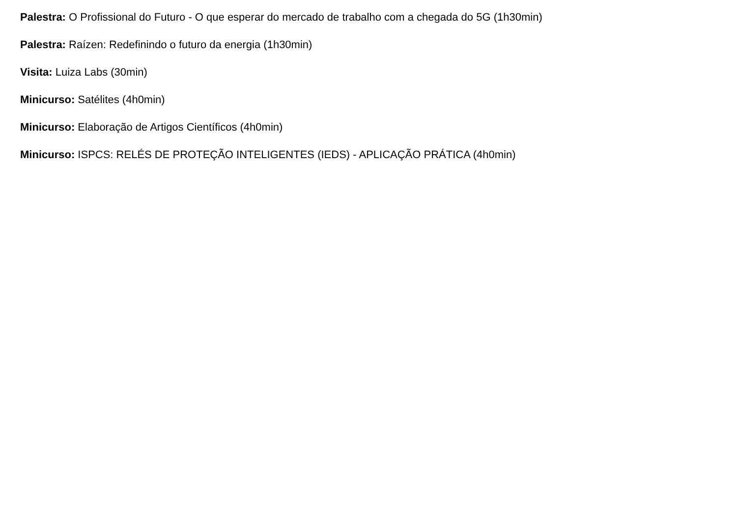Palestra: O Profissional do Futuro - O que esperar do mercado de trabalho com a chegada do 5G (1h30min)
Palestra: Raízen: Redefinindo o futuro da energia (1h30min)
Visita: Luiza Labs (30min)
Minicurso: Satélites (4h0min)
Minicurso: Elaboração de Artigos Científicos (4h0min)
Minicurso: ISPCS: RELÉS DE PROTEÇÃO INTELIGENTES (IEDS) - APLICAÇÃO PRÁTICA (4h0min)